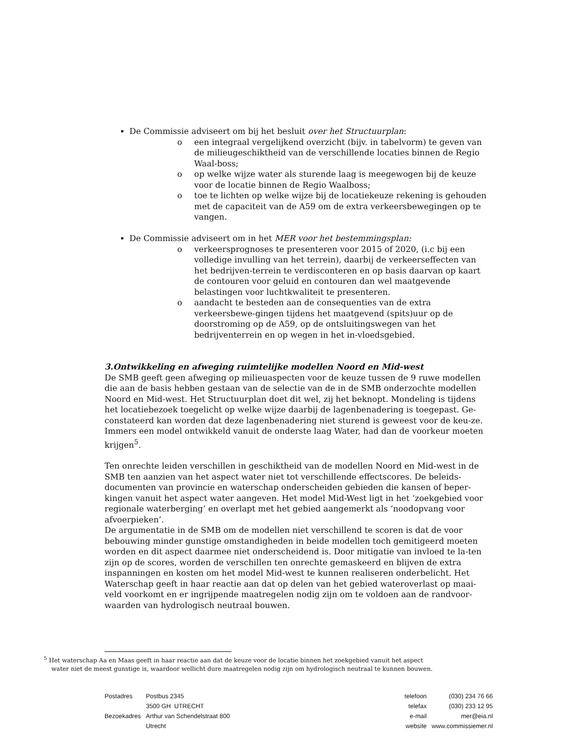De Commissie adviseert om bij het besluit over het Structuurplan:
o een integraal vergelijkend overzicht (bijv. in tabelvorm) te geven van de milieugeschiktheid van de verschillende locaties binnen de Regio Waal-boss;
o op welke wijze water als sturende laag is meegewogen bij de keuze voor de locatie binnen de Regio Waalboss;
o toe te lichten op welke wijze bij de locatiekeuze rekening is gehouden met de capaciteit van de A59 om de extra verkeersbewegingen op te vangen.
De Commissie adviseert om in het MER voor het bestemmingsplan:
o verkeersprognoses te presenteren voor 2015 of 2020, (i.c bij een volledige invulling van het terrein), daarbij de verkeerseffecten van het bedrijven-terrein te verdisconteren en op basis daarvan op kaart de contouren voor geluid en contouren dan wel maatgevende belastingen voor luchtkwaliteit te presenteren.
o aandacht te besteden aan de consequenties van de extra verkeersbewe-gingen tijdens het maatgevend (spits)uur op de doorstroming op de A59, op de ontsluitingswegen van het bedrijventerrein en op wegen in het in-vloedsgebied.
3.Ontwikkeling en afweging ruimtelijke modellen Noord en Mid-west
De SMB geeft geen afweging op milieuaspecten voor de keuze tussen de 9 ruwe modellen die aan de basis hebben gestaan van de selectie van de in de SMB onderzochte modellen Noord en Mid-west. Het Structuurplan doet dit wel, zij het beknopt. Mondeling is tijdens het locatiebezoek toegelicht op welke wijze daarbij de lagenbenadering is toegepast. Ge-constateerd kan worden dat deze lagenbenadering niet sturend is geweest voor de keu-ze. Immers een model ontwikkeld vanuit de onderste laag Water, had dan de voorkeur moeten krijgen<sup>5</sup>.
Ten onrechte leiden verschillen in geschiktheid van de modellen Noord en Mid-west in de SMB ten aanzien van het aspect water niet tot verschillende effectscores. De beleids-documenten van provincie en waterschap onderscheiden gebieden die kansen of beper-kingen vanuit het aspect water aangeven. Het model Mid-West ligt in het ‘zoekgebied voor regionale waterberging’ en overlapt met het gebied aangemerkt als ‘noodopvang voor afvoerpieken’.
De argumentatie in de SMB om de modellen niet verschillend te scoren is dat de voor bebouwing minder gunstige omstandigheden in beide modellen toch gemitigeerd moeten worden en dit aspect daarmee niet onderscheidend is. Door mitigatie van invloed te la-ten zijn op de scores, worden de verschillen ten onrechte gemaskeerd en blijven de extra inspanningen en kosten om het model Mid-west te kunnen realiseren onderbelicht. Het Waterschap geeft in haar reactie aan dat op delen van het gebied wateroverlast op maai-veld voorkomt en er ingrijpende maatregelen nodig zijn om te voldoen aan de randvoor-waarden van hydrologisch neutraal bouwen.
<sup>5</sup> Het waterschap Aa en Maas geeft in haar reactie aan dat de keuze voor de locatie binnen het zoekgebied vanuit het aspect
water niet de meest gunstige is, waardoor wellicht dure maatregelen nodig zijn om hydrologisch neutraal te kunnen bouwen.
| Postadres | Postbus 2345 |
| | 3500 GH UTRECHT |
| Bezoekadres | Arthur van Schendelstraat 800 |
| | Utrecht |
| telefoon | (030) 234 76 66 |
| telefax | (030) 233 12 95 |
| e-mail | mer@eia.nl |
| website | www.commissiemer.nl |